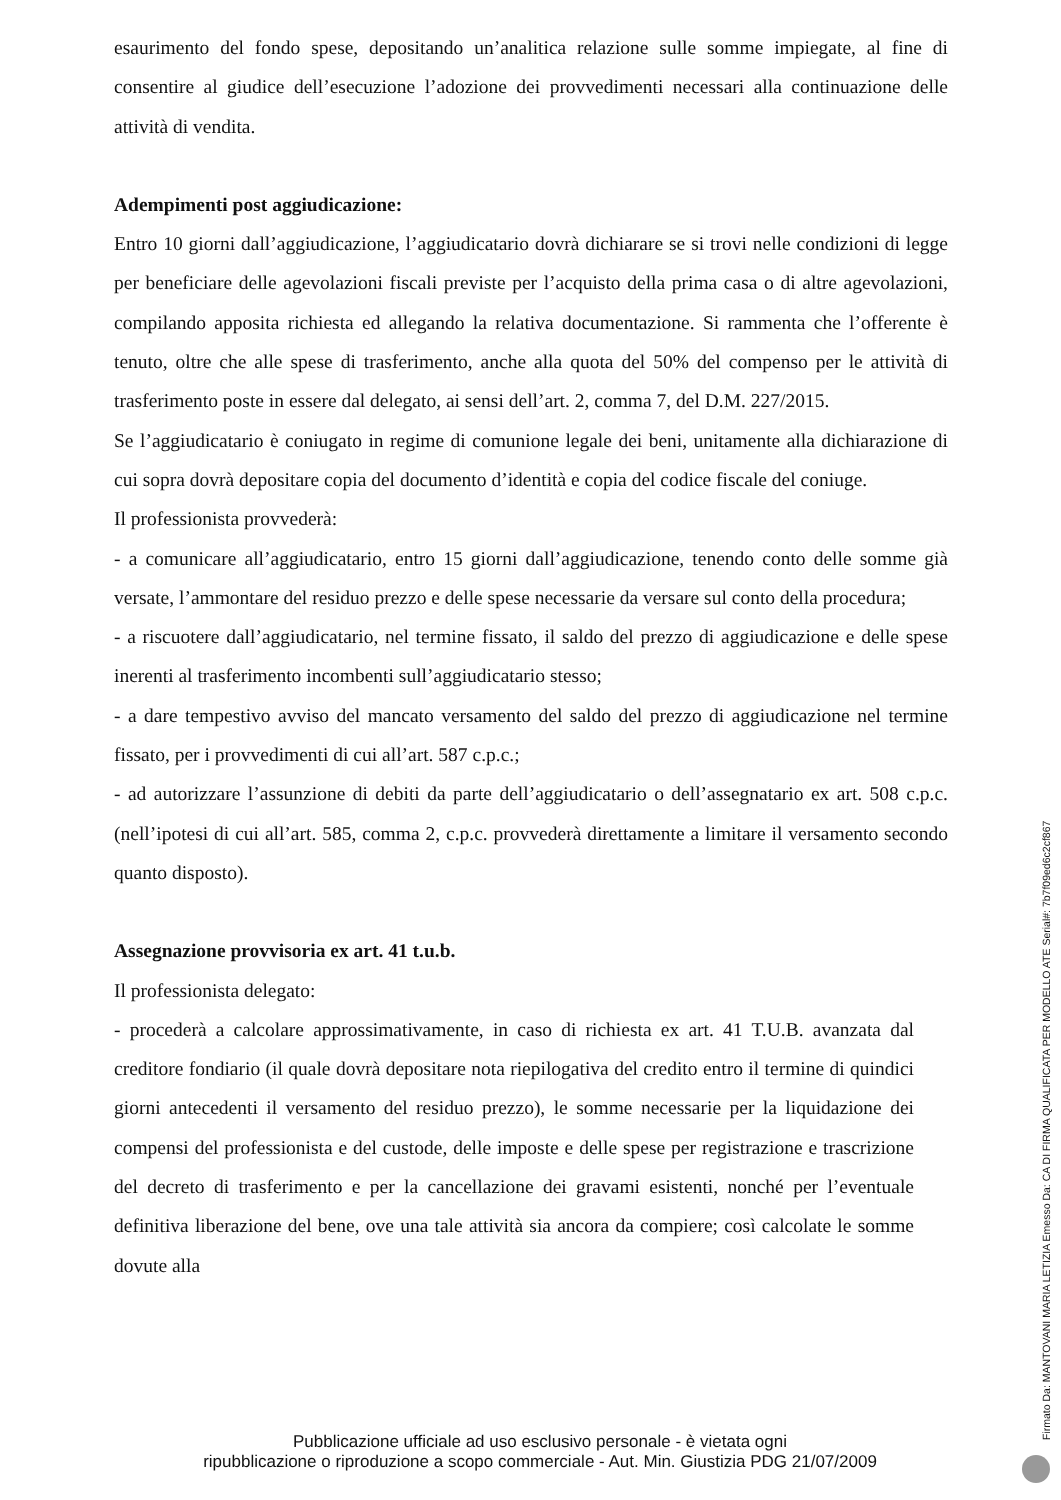esaurimento del fondo spese, depositando un’analitica relazione sulle somme impiegate, al fine di consentire al giudice dell’esecuzione l’adozione dei provvedimenti necessari alla continuazione delle attività di vendita.
Adempimenti post aggiudicazione:
Entro 10 giorni dall’aggiudicazione, l’aggiudicatario dovrà dichiarare se si trovi nelle condizioni di legge per beneficiare delle agevolazioni fiscali previste per l’acquisto della prima casa o di altre agevolazioni, compilando apposita richiesta ed allegando la relativa documentazione. Si rammenta che l’offerente è tenuto, oltre che alle spese di trasferimento, anche alla quota del 50% del compenso per le attività di trasferimento poste in essere dal delegato, ai sensi dell’art. 2, comma 7, del D.M. 227/2015.
Se l’aggiudicatario è coniugato in regime di comunione legale dei beni, unitamente alla dichiarazione di cui sopra dovrà depositare copia del documento d’identità e copia del codice fiscale del coniuge.
Il professionista provvederà:
- a comunicare all’aggiudicatario, entro 15 giorni dall’aggiudicazione, tenendo conto delle somme già versate, l’ammontare del residuo prezzo e delle spese necessarie da versare sul conto della procedura;
- a riscuotere dall’aggiudicatario, nel termine fissato, il saldo del prezzo di aggiudicazione e delle spese inerenti al trasferimento incombenti sull’aggiudicatario stesso;
- a dare tempestivo avviso del mancato versamento del saldo del prezzo di aggiudicazione nel termine fissato, per i provvedimenti di cui all’art. 587 c.p.c.;
- ad autorizzare l’assunzione di debiti da parte dell’aggiudicatario o dell’assegnatario ex art. 508 c.p.c. (nell’ipotesi di cui all’art. 585, comma 2, c.p.c. provvederà direttamente a limitare il versamento secondo quanto disposto).
Assegnazione provvisoria ex art. 41 t.u.b.
Il professionista delegato:
- procederà a calcolare approssimativamente, in caso di richiesta ex art. 41 T.U.B. avanzata dal creditore fondiario (il quale dovrà depositare nota riepilogativa del credito entro il termine di quindici giorni antecedenti il versamento del residuo prezzo), le somme necessarie per la liquidazione dei compensi del professionista e del custode, delle imposte e delle spese per registrazione e trascrizione del decreto di trasferimento e per la cancellazione dei gravami esistenti, nonché per l’eventuale definitiva liberazione del bene, ove una tale attività sia ancora da compiere; così calcolate le somme dovute alla
Pubblicazione ufficiale ad uso esclusivo personale - è vietata ogni
ripubblicazione o riproduzione a scopo commerciale - Aut. Min. Giustizia PDG 21/07/2009
Firmato Da: MANTOVANI MARIA LETIZIA Emesso Da: CA DI FIRMA QUALIFICATA PER MODELLO ATE Serial#: 7b7f09ed6c2cf867